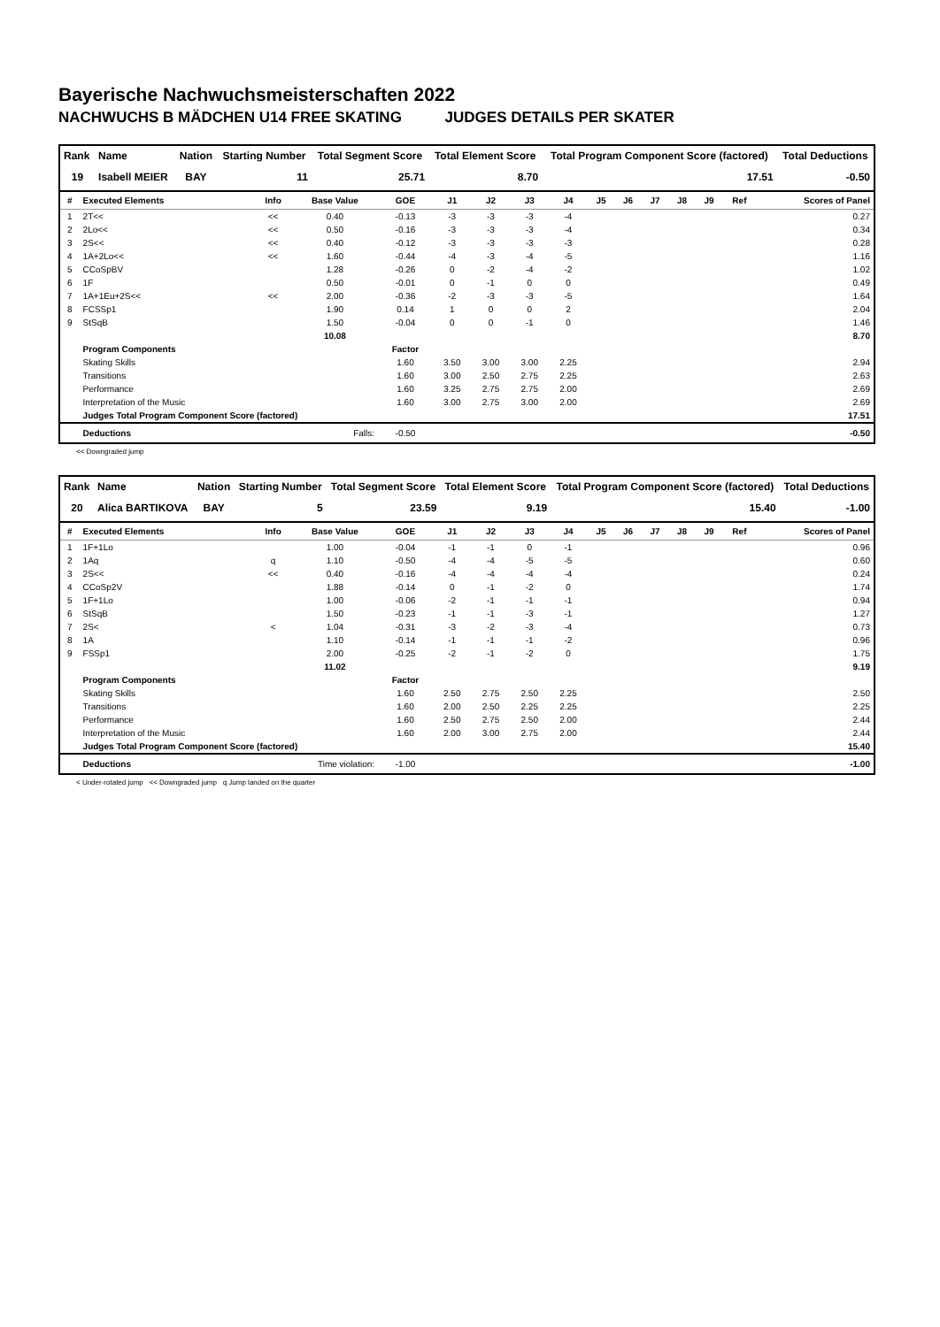Bayerische Nachwuchsmeisterschaften 2022
NACHWUCHS B MÄDCHEN U14 FREE SKATING JUDGES DETAILS PER SKATER
| Rank | Name | Nation | Starting Number | Total Segment Score | Total Element Score | Total Program Component Score (factored) | Total Deductions |
| --- | --- | --- | --- | --- | --- | --- | --- |
| 19 | Isabell MEIER | BAY | 11 | 25.71 | 8.70 | 17.51 | -0.50 |
| # | Executed Elements | Info | Base Value | GOE | J1 | J2 | J3 | J4 | J5 | J6 | J7 | J8 | J9 | Ref | Scores of Panel |
| --- | --- | --- | --- | --- | --- | --- | --- | --- | --- | --- | --- | --- | --- | --- | --- |
| 1 | 2T<< | << | 0.40 | -0.13 | -3 | -3 | -3 | -4 | | | | | | | 0.27 |
| 2 | 2Lo<< | << | 0.50 | -0.16 | -3 | -3 | -3 | -4 | | | | | | | 0.34 |
| 3 | 2S<< | << | 0.40 | -0.12 | -3 | -3 | -3 | -3 | | | | | | | 0.28 |
| 4 | 1A+2Lo<< | << | 1.60 | -0.44 | -4 | -3 | -4 | -5 | | | | | | | 1.16 |
| 5 | CCoSpBV | | 1.28 | -0.26 | 0 | -2 | -4 | -2 | | | | | | | 1.02 |
| 6 | 1F | | 0.50 | -0.01 | 0 | -1 | 0 | 0 | | | | | | | 0.49 |
| 7 | 1A+1Eu+2S<< | << | 2.00 | -0.36 | -2 | -3 | -3 | -5 | | | | | | | 1.64 |
| 8 | FCSSp1 | | 1.90 | 0.14 | 1 | 0 | 0 | 2 | | | | | | | 2.04 |
| 9 | StSqB | | 1.50 | -0.04 | 0 | 0 | -1 | 0 | | | | | | | 1.46 |
| | | | 10.08 | | | | | | | | | | | | 8.70 |
| | Program Components | | | Factor | | | | | | | | | | | |
| | Skating Skills | | | 1.60 | 3.50 | 3.00 | 3.00 | 2.25 | | | | | | | 2.94 |
| | Transitions | | | 1.60 | 3.00 | 2.50 | 2.75 | 2.25 | | | | | | | 2.63 |
| | Performance | | | 1.60 | 3.25 | 2.75 | 2.75 | 2.00 | | | | | | | 2.69 |
| | Interpretation of the Music | | | 1.60 | 3.00 | 2.75 | 3.00 | 2.00 | | | | | | | 2.69 |
| | Judges Total Program Component Score (factored) | | | | | | | | | | | | | | 17.51 |
| | Deductions | Falls: | | -0.50 | | | | | | | | | | | -0.50 |
<< Downgraded jump
| Rank | Name | Nation | Starting Number | Total Segment Score | Total Element Score | Total Program Component Score (factored) | Total Deductions |
| --- | --- | --- | --- | --- | --- | --- | --- |
| 20 | Alica BARTIKOVA | BAY | 5 | 23.59 | 9.19 | 15.40 | -1.00 |
| # | Executed Elements | Info | Base Value | GOE | J1 | J2 | J3 | J4 | J5 | J6 | J7 | J8 | J9 | Ref | Scores of Panel |
| --- | --- | --- | --- | --- | --- | --- | --- | --- | --- | --- | --- | --- | --- | --- | --- |
| 1 | 1F+1Lo | | 1.00 | -0.04 | -1 | -1 | 0 | -1 | | | | | | | 0.96 |
| 2 | 1Aq | q | 1.10 | -0.50 | -4 | -4 | -5 | -5 | | | | | | | 0.60 |
| 3 | 2S<< | << | 0.40 | -0.16 | -4 | -4 | -4 | -4 | | | | | | | 0.24 |
| 4 | CCoSp2V | | 1.88 | -0.14 | 0 | -1 | -2 | 0 | | | | | | | 1.74 |
| 5 | 1F+1Lo | | 1.00 | -0.06 | -2 | -1 | -1 | -1 | | | | | | | 0.94 |
| 6 | StSqB | | 1.50 | -0.23 | -1 | -1 | -3 | -1 | | | | | | | 1.27 |
| 7 | 2S< | < | 1.04 | -0.31 | -3 | -2 | -3 | -4 | | | | | | | 0.73 |
| 8 | 1A | | 1.10 | -0.14 | -1 | -1 | -1 | -2 | | | | | | | 0.96 |
| 9 | FSSp1 | | 2.00 | -0.25 | -2 | -1 | -2 | 0 | | | | | | | 1.75 |
| | | | 11.02 | | | | | | | | | | | | 9.19 |
| | Program Components | | | Factor | | | | | | | | | | | |
| | Skating Skills | | | 1.60 | 2.50 | 2.75 | 2.50 | 2.25 | | | | | | | 2.50 |
| | Transitions | | | 1.60 | 2.00 | 2.50 | 2.25 | 2.25 | | | | | | | 2.25 |
| | Performance | | | 1.60 | 2.50 | 2.75 | 2.50 | 2.00 | | | | | | | 2.44 |
| | Interpretation of the Music | | | 1.60 | 2.00 | 3.00 | 2.75 | 2.00 | | | | | | | 2.44 |
| | Judges Total Program Component Score (factored) | | | | | | | | | | | | | | 15.40 |
| | Deductions | Time violation: | | -1.00 | | | | | | | | | | | -1.00 |
< Under-rotated jump << Downgraded jump q Jump landed on the quarter